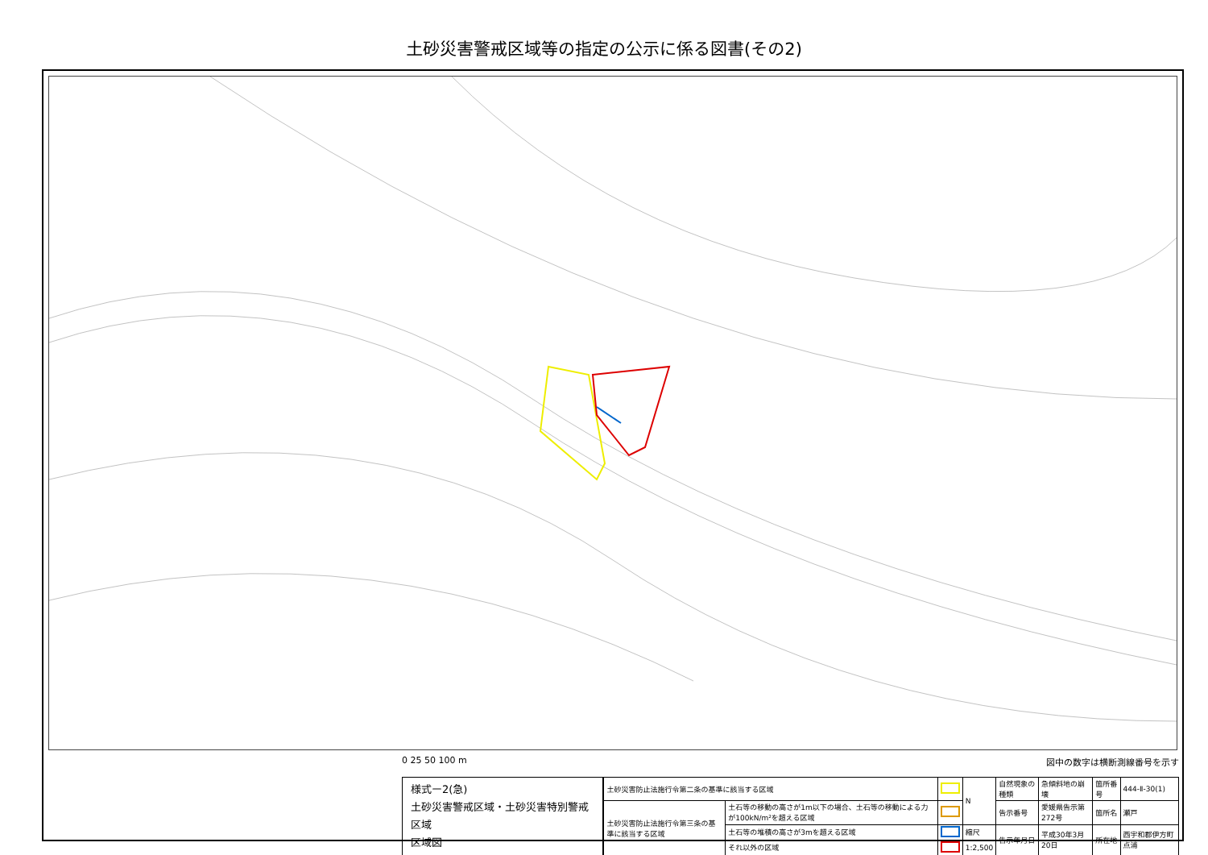土砂災害警戒区域等の指定の公示に係る図書(その2)
0 25 50 100 m 図中の数字は横断測線番号を示す
様式ー2(急)
土砂災害警戒区域・土砂災害特別警戒区域
区域図
| 土砂災害防止法施行令第二条の基準に該当する区域 | | | N | 自然現象の種類 | 急傾斜地の崩壊 | 箇所番号 | 444-Ⅱ-30(1) |
| 土砂災害防止法施行令第三条の基準に該当する区域 | 土石等の移動の高さが1m以下の場合、土石等の移動による力が100kN/m²を超える区域 | | | 告示番号 | 愛媛県告示第272号 | 箇所名 | 瀬戸 |
| | 土石等の堆積の高さが3mを超える区域 | | 縮尺 | 告示年月日 | 平成30年3月20日 | 所在地 | 西宇和郡伊方町点浦 |
| | それ以外の区域 | | 1:2,500 | | | | |